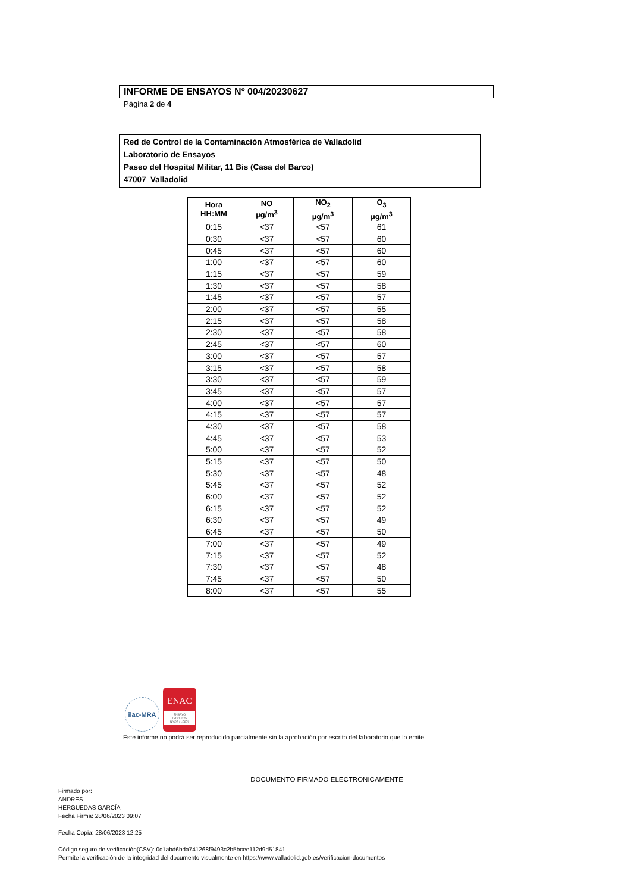INFORME DE ENSAYOS Nº 004/20230627
Página 2 de 4
Red de Control de la Contaminación Atmosférica de Valladolid
Laboratorio de Ensayos
Paseo del Hospital Militar, 11 Bis (Casa del Barco)
47007 Valladolid
| Hora HH:MM | NO µg/m<sup>3</sup> | NO<sub>2</sub> µg/m<sup>3</sup> | O<sub>3</sub> µg/m<sup>3</sup> |
| --- | --- | --- | --- |
| 0:15 | <37 | <57 | 61 |
| 0:30 | <37 | <57 | 60 |
| 0:45 | <37 | <57 | 60 |
| 1:00 | <37 | <57 | 60 |
| 1:15 | <37 | <57 | 59 |
| 1:30 | <37 | <57 | 58 |
| 1:45 | <37 | <57 | 57 |
| 2:00 | <37 | <57 | 55 |
| 2:15 | <37 | <57 | 58 |
| 2:30 | <37 | <57 | 58 |
| 2:45 | <37 | <57 | 60 |
| 3:00 | <37 | <57 | 57 |
| 3:15 | <37 | <57 | 58 |
| 3:30 | <37 | <57 | 59 |
| 3:45 | <37 | <57 | 57 |
| 4:00 | <37 | <57 | 57 |
| 4:15 | <37 | <57 | 57 |
| 4:30 | <37 | <57 | 58 |
| 4:45 | <37 | <57 | 53 |
| 5:00 | <37 | <57 | 52 |
| 5:15 | <37 | <57 | 50 |
| 5:30 | <37 | <57 | 48 |
| 5:45 | <37 | <57 | 52 |
| 6:00 | <37 | <57 | 52 |
| 6:15 | <37 | <57 | 52 |
| 6:30 | <37 | <57 | 49 |
| 6:45 | <37 | <57 | 50 |
| 7:00 | <37 | <57 | 49 |
| 7:15 | <37 | <57 | 52 |
| 7:30 | <37 | <57 | 48 |
| 7:45 | <37 | <57 | 50 |
| 8:00 | <37 | <57 | 55 |
ilac-MRA
ENAC
ENSAYO
ISO 17025
Nº627 / LE870
Este informe no podrá ser reproducido parcialmente sin la aprobación por escrito del laboratorio que lo emite.
DOCUMENTO FIRMADO ELECTRONICAMENTE
Firmado por:
ANDRES
HERGUEDAS GARCÍA
Fecha Firma: 28/06/2023 09:07
Fecha Copia: 28/06/2023 12:25
Código seguro de verificación(CSV): 0c1abd6bda741268f9493c2b5bcee112d9d51841
Permite la verificación de la integridad del documento visualmente en https://www.valladolid.gob.es/verificacion-documentos